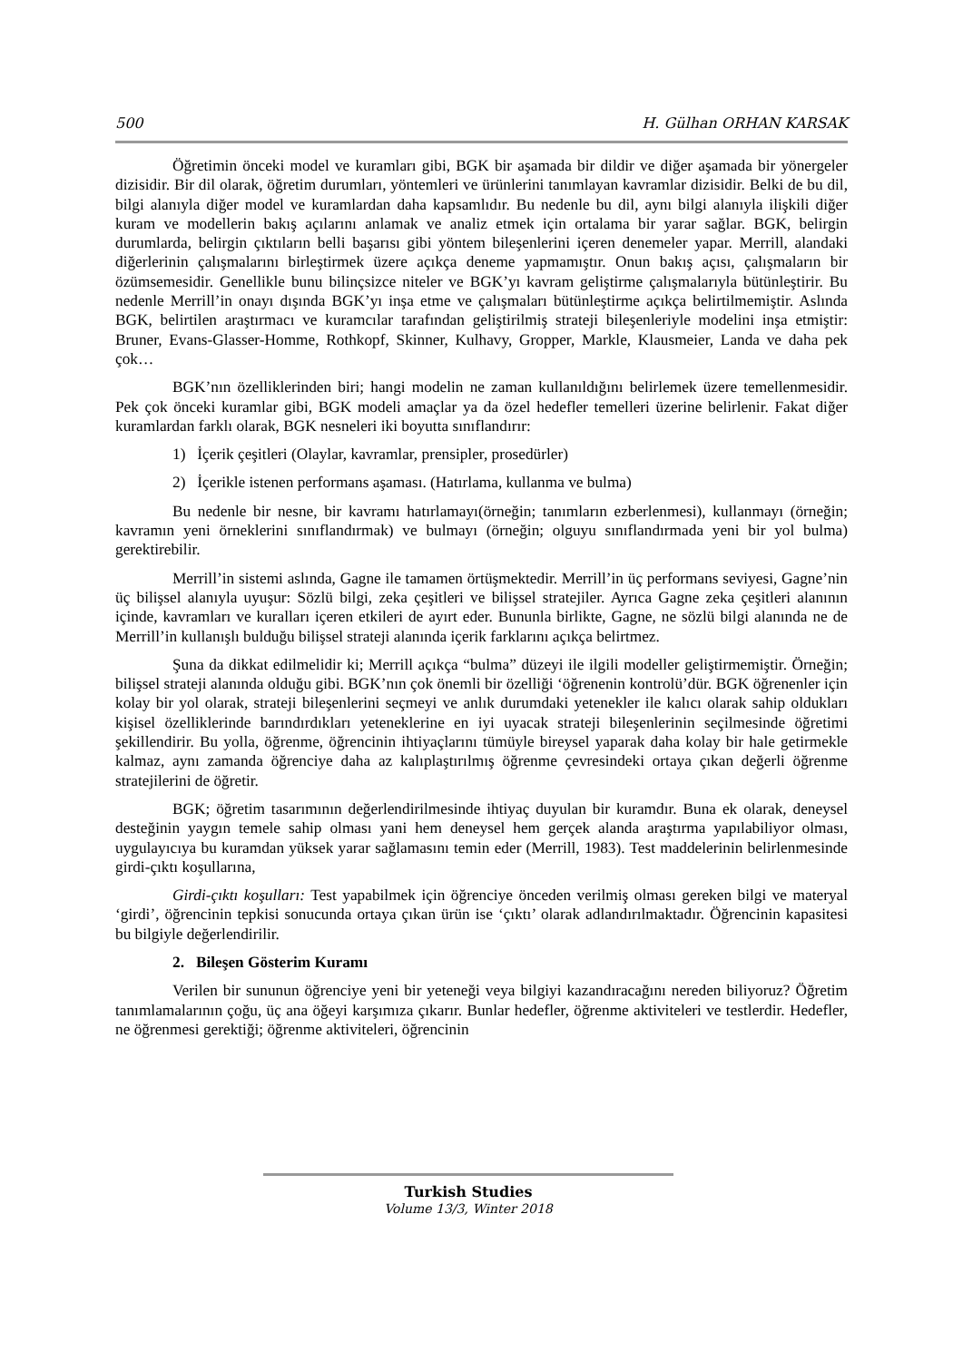500 H. Gülhan ORHAN KARSAK
Öğretimin önceki model ve kuramları gibi, BGK bir aşamada bir dildir ve diğer aşamada bir yönergeler dizisidir. Bir dil olarak, öğretim durumları, yöntemleri ve ürünlerini tanımlayan kavramlar dizisidir. Belki de bu dil, bilgi alanıyla diğer model ve kuramlardan daha kapsamlıdır. Bu nedenle bu dil, aynı bilgi alanıyla ilişkili diğer kuram ve modellerin bakış açılarını anlamak ve analiz etmek için ortalama bir yarar sağlar. BGK, belirgin durumlarda, belirgin çıktıların belli başarısı gibi yöntem bileşenlerini içeren denemeler yapar. Merrill, alandaki diğerlerinin çalışmalarını birleştirmek üzere açıkça deneme yapmamıştır. Onun bakış açısı, çalışmaların bir özümsemesidir. Genellikle bunu bilinçsizce niteler ve BGK’yı kavram geliştirme çalışmalarıyla bütünleştirir. Bu nedenle Merrill’in onayı dışında BGK’yı inşa etme ve çalışmaları bütünleştirme açıkça belirtilmemiştir. Aslında BGK, belirtilen araştırmacı ve kuramcılar tarafından geliştirilmiş strateji bileşenleriyle modelini inşa etmiştir: Bruner, Evans-Glasser-Homme, Rothkopf, Skinner, Kulhavy, Gropper, Markle, Klausmeier, Landa ve daha pek çok…
BGK’nın özelliklerinden biri; hangi modelin ne zaman kullanıldığını belirlemek üzere temellenmesidir. Pek çok önceki kuramlar gibi, BGK modeli amaçlar ya da özel hedefler temelleri üzerine belirlenir. Fakat diğer kuramlardan farklı olarak, BGK nesneleri iki boyutta sınıflandırır:
1) İçerik çeşitleri (Olaylar, kavramlar, prensipler, prosedürler)
2) İçerikle istenen performans aşaması. (Hatırlama, kullanma ve bulma)
Bu nedenle bir nesne, bir kavramı hatırlamayı(örneğin; tanımların ezberlenmesi), kullanmayı (örneğin; kavramın yeni örneklerini sınıflandırmak) ve bulmayı (örneğin; olguyu sınıflandırmada yeni bir yol bulma) gerektirebilir.
Merrill’in sistemi aslında, Gagne ile tamamen örtüşmektedir. Merrill’in üç performans seviyesi, Gagne’nin üç bilişsel alanıyla uyuşur: Sözlü bilgi, zeka çeşitleri ve bilişsel stratejiler. Ayrıca Gagne zeka çeşitleri alanının içinde, kavramları ve kuralları içeren etkileri de ayırt eder. Bununla birlikte, Gagne, ne sözlü bilgi alanında ne de Merrill’in kullanışlı bulduğu bilişsel strateji alanında içerik farklarını açıkça belirtmez.
Şuna da dikkat edilmelidir ki; Merrill açıkça “bulma” düzeyi ile ilgili modeller geliştirmemiştir. Örneğin; bilişsel strateji alanında olduğu gibi. BGK’nın çok önemli bir özelliği ‘öğrenenin kontrolü’dür. BGK öğrenenler için kolay bir yol olarak, strateji bileşenlerini seçmeyi ve anlık durumdaki yetenekler ile kalıcı olarak sahip oldukları kişisel özelliklerinde barındırdıkları yeteneklerine en iyi uyacak strateji bileşenlerinin seçilmesinde öğretimi şekillendirir. Bu yolla, öğrenme, öğrencinin ihtiyaçlarını tümüyle bireysel yaparak daha kolay bir hale getirmekle kalmaz, aynı zamanda öğrenciye daha az kalıplaştırılmış öğrenme çevresindeki ortaya çıkan değerli öğrenme stratejilerini de öğretir.
BGK; öğretim tasarımının değerlendirilmesinde ihtiyaç duyulan bir kuramdır. Buna ek olarak, deneysel desteğinin yaygın temele sahip olması yani hem deneysel hem gerçek alanda araştırma yapılabiliyor olması, uygulayıcıya bu kuramdan yüksek yarar sağlamasını temin eder (Merrill, 1983). Test maddelerinin belirlenmesinde girdi-çıktı koşullarına,
Girdi-çıktı koşulları: Test yapabilmek için öğrenciye önceden verilmiş olması gereken bilgi ve materyal ‘girdi’, öğrencinin tepkisi sonucunda ortaya çıkan ürün ise ‘çıktı’ olarak adlandırılmaktadır. Öğrencinin kapasitesi bu bilgiyle değerlendirilir.
2. Bileşen Gösterim Kuramı
Verilen bir sununun öğrenciye yeni bir yeteneği veya bilgiyi kazandıracağını nereden biliyoruz? Öğretim tanımlamalarının çoğu, üç ana öğeyi karşımıza çıkarır. Bunlar hedefler, öğrenme aktiviteleri ve testlerdir. Hedefler, ne öğrenmesi gerektiği; öğrenme aktiviteleri, öğrencinin
Turkish Studies
Volume 13/3, Winter 2018